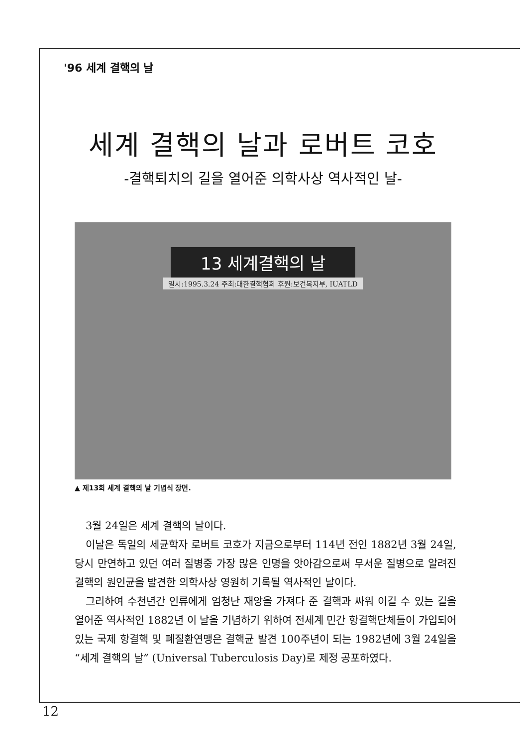'96 세계 결핵의 날
세계 결핵의 날과 로버트 코호
-결핵퇴치의 길을 열어준 의학사상 역사적인 날-
13 세계결핵의 날
일시:1995.3.24 주최:대한결핵협회 후원:보건복지부, IUATLD
▲ 제13회 세계 결핵의 날 기념식 장면.
3월 24일은 세계 결핵의 날이다.
이날은 독일의 세균학자 로버트 코호가 지금으로부터 114년 전인 1882년 3월 24일, 당시 만연하고 있던 여러 질병중 가장 많은 인명을 앗아감으로써 무서운 질병으로 알려진 결핵의 원인균을 발견한 의학사상 영원히 기록될 역사적인 날이다.
그리하여 수천년간 인류에게 엄청난 재앙을 가져다 준 결핵과 싸워 이길 수 있는 길을 열어준 역사적인 1882년 이 날을 기념하기 위하여 전세계 민간 항결핵단체들이 가입되어 있는 국제 항결핵 및 폐질환연맹은 결핵균 발견 100주년이 되는 1982년에 3월 24일을 “세계 결핵의 날” (Universal Tuberculosis Day)로 제정 공포하였다.
12